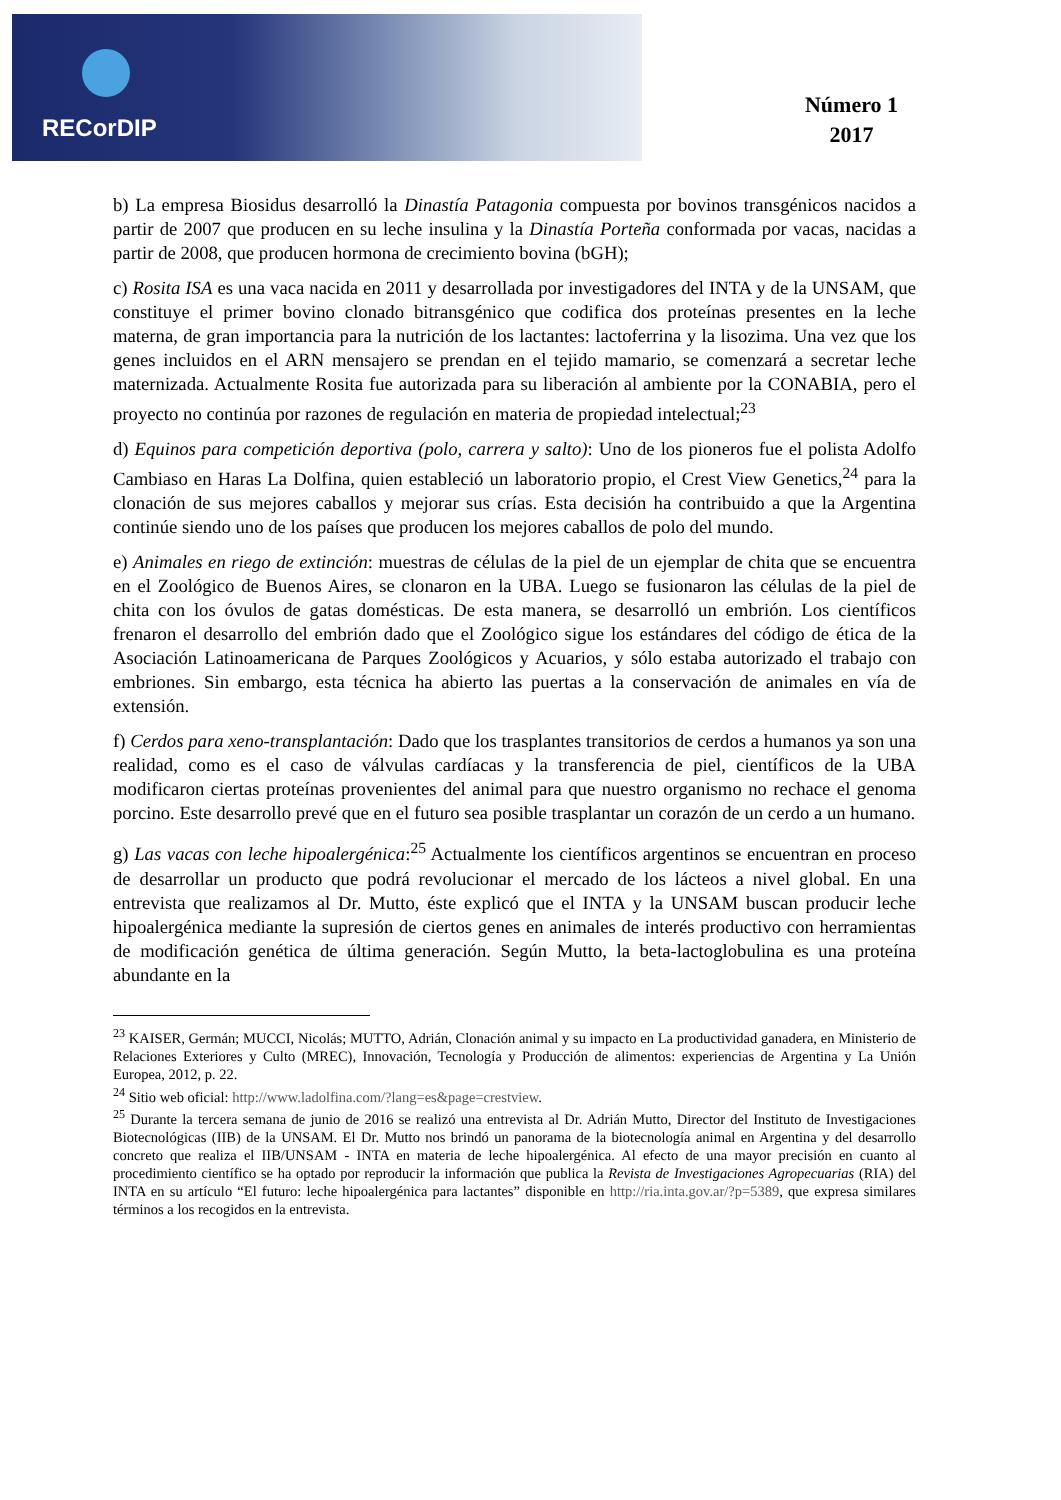RECorDIP
Número 1
2017
b) La empresa Biosidus desarrolló la Dinastía Patagonia compuesta por bovinos transgénicos nacidos a partir de 2007 que producen en su leche insulina y la Dinastía Porteña conformada por vacas, nacidas a partir de 2008, que producen hormona de crecimiento bovina (bGH);
c) Rosita ISA es una vaca nacida en 2011 y desarrollada por investigadores del INTA y de la UNSAM, que constituye el primer bovino clonado bitransgénico que codifica dos proteínas presentes en la leche materna, de gran importancia para la nutrición de los lactantes: lactoferrina y la lisozima. Una vez que los genes incluidos en el ARN mensajero se prendan en el tejido mamario, se comenzará a secretar leche maternizada. Actualmente Rosita fue autorizada para su liberación al ambiente por la CONABIA, pero el proyecto no continúa por razones de regulación en materia de propiedad intelectual;<sup>23</sup>
d) Equinos para competición deportiva (polo, carrera y salto): Uno de los pioneros fue el polista Adolfo Cambiaso en Haras La Dolfina, quien estableció un laboratorio propio, el Crest View Genetics,<sup>24</sup> para la clonación de sus mejores caballos y mejorar sus crías. Esta decisión ha contribuido a que la Argentina continúe siendo uno de los países que producen los mejores caballos de polo del mundo.
e) Animales en riego de extinción: muestras de células de la piel de un ejemplar de chita que se encuentra en el Zoológico de Buenos Aires, se clonaron en la UBA. Luego se fusionaron las células de la piel de chita con los óvulos de gatas domésticas. De esta manera, se desarrolló un embrión. Los científicos frenaron el desarrollo del embrión dado que el Zoológico sigue los estándares del código de ética de la Asociación Latinoamericana de Parques Zoológicos y Acuarios, y sólo estaba autorizado el trabajo con embriones. Sin embargo, esta técnica ha abierto las puertas a la conservación de animales en vía de extensión.
f) Cerdos para xeno-transplantación: Dado que los trasplantes transitorios de cerdos a humanos ya son una realidad, como es el caso de válvulas cardíacas y la transferencia de piel, científicos de la UBA modificaron ciertas proteínas provenientes del animal para que nuestro organismo no rechace el genoma porcino. Este desarrollo prevé que en el futuro sea posible trasplantar un corazón de un cerdo a un humano.
g) Las vacas con leche hipoalergénica:<sup>25</sup> Actualmente los científicos argentinos se encuentran en proceso de desarrollar un producto que podrá revolucionar el mercado de los lácteos a nivel global. En una entrevista que realizamos al Dr. Mutto, éste explicó que el INTA y la UNSAM buscan producir leche hipoalergénica mediante la supresión de ciertos genes en animales de interés productivo con herramientas de modificación genética de última generación. Según Mutto, la beta-lactoglobulina es una proteína abundante en la
<sup>23</sup> KAISER, Germán; MUCCI, Nicolás; MUTTO, Adrián, Clonación animal y su impacto en La productividad ganadera, en Ministerio de Relaciones Exteriores y Culto (MREC), Innovación, Tecnología y Producción de alimentos: experiencias de Argentina y La Unión Europea, 2012, p. 22.
<sup>24</sup> Sitio web oficial: http://www.ladolfina.com/?lang=es&page=crestview.
<sup>25</sup> Durante la tercera semana de junio de 2016 se realizó una entrevista al Dr. Adrián Mutto, Director del Instituto de Investigaciones Biotecnológicas (IIB) de la UNSAM. El Dr. Mutto nos brindó un panorama de la biotecnología animal en Argentina y del desarrollo concreto que realiza el IIB/UNSAM - INTA en materia de leche hipoalergénica. Al efecto de una mayor precisión en cuanto al procedimiento científico se ha optado por reproducir la información que publica la Revista de Investigaciones Agropecuarias (RIA) del INTA en su artículo “El futuro: leche hipoalergénica para lactantes” disponible en http://ria.inta.gov.ar/?p=5389, que expresa similares términos a los recogidos en la entrevista.